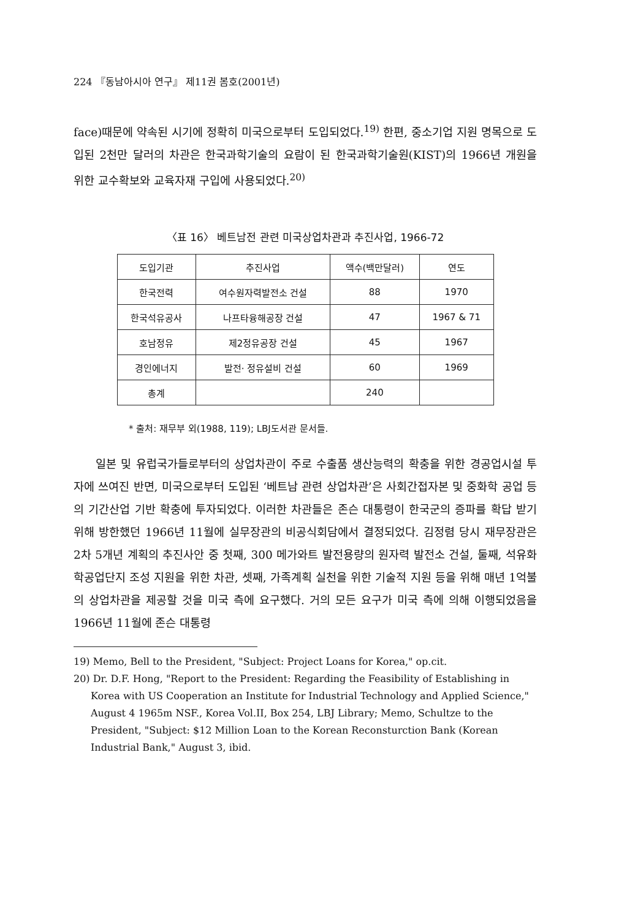224 『동남아시아 연구』 제11권 봄호(2001년)
face)때문에 약속된 시기에 정확히 미국으로부터 도입되었다.<sup>19)</sup> 한편, 중소기업 지원 명목으로 도입된 2천만 달러의 차관은 한국과학기술의 요람이 된 한국과학기술원(KIST)의 1966년 개원을 위한 교수확보와 교육자재 구입에 사용되었다.<sup>20)</sup>
〈표 16〉 베트남전 관련 미국상업차관과 추진사업, 1966-72
| 도입기관 | 추진사업 | 액수(백만달러) | 연도 |
| --- | --- | --- | --- |
| 한국전력 | 여수원자력발전소 건설 | 88 | 1970 |
| 한국석유공사 | 나프타융해공장 건설 | 47 | 1967 & 71 |
| 호남정유 | 제2정유공장 건설 | 45 | 1967 |
| 경인에너지 | 발전· 정유설비 건설 | 60 | 1969 |
| 총계 | | 240 | |
* 출처: 재무부 외(1988, 119); LBJ도서관 문서들.
일본 및 유럽국가들로부터의 상업차관이 주로 수출품 생산능력의 확충을 위한 경공업시설 투자에 쓰여진 반면, 미국으로부터 도입된 ‘베트남 관련 상업차관’은 사회간접자본 및 중화학 공업 등의 기간산업 기반 확충에 투자되었다. 이러한 차관들은 존슨 대통령이 한국군의 증파를 확답 받기 위해 방한했던 1966년 11월에 실무장관의 비공식회담에서 결정되었다. 김정렴 당시 재무장관은 2차 5개년 계획의 추진사안 중 첫째, 300 메가와트 발전용량의 원자력 발전소 건설, 둘째, 석유화학공업단지 조성 지원을 위한 차관, 셋째, 가족계획 실천을 위한 기술적 지원 등을 위해 매년 1억불의 상업차관을 제공할 것을 미국 측에 요구했다. 거의 모든 요구가 미국 측에 의해 이행되었음을 1966년 11월에 존슨 대통령
19) Memo, Bell to the President, "Subject: Project Loans for Korea," op.cit.
20) Dr. D.F. Hong, "Report to the President: Regarding the Feasibility of Establishing in Korea with US Cooperation an Institute for Industrial Technology and Applied Science," August 4 1965m NSF., Korea Vol.II, Box 254, LBJ Library; Memo, Schultze to the President, "Subject: $12 Million Loan to the Korean Reconsturction Bank (Korean Industrial Bank," August 3, ibid.